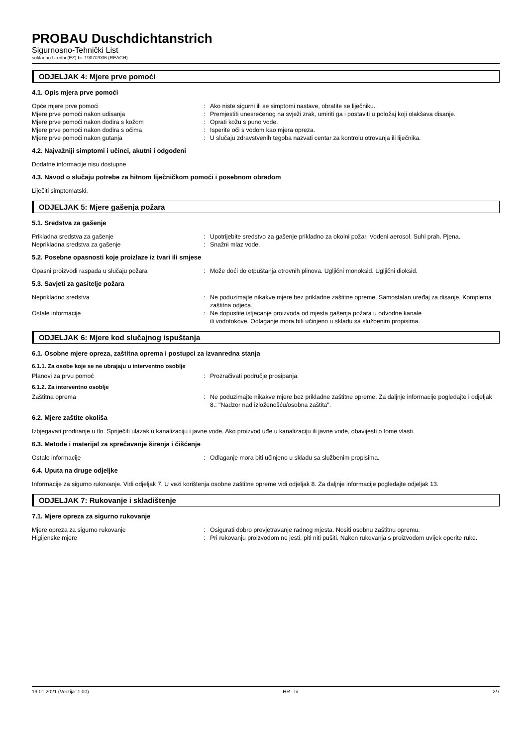PROBAU Duschdichtanstrich
Sigurnosno-Tehnički List
sukladan Uredbi (EZ) br. 1907/2006 (REACH)
ODJELJAK 4: Mjere prve pomoći
4.1. Opis mjera prve pomoći
Opće mjere prve pomoći : Ako niste sigurni ili se simptomi nastave, obratite se liječniku.
Mjere prve pomoći nakon udisanja : Premjestiti unesrećenog na svježi zrak, umiriti ga i postaviti u položaj koji olakšava disanje.
Mjere prve pomoći nakon dodira s kožom : Oprati kožu s puno vode.
Mjere prve pomoći nakon dodira s očima : Isperite oči s vodom kao mjera opreza.
Mjere prve pomoći nakon gutanja : U slučaju zdravstvenih tegoba nazvati centar za kontrolu otrovanja ili liječnika.
4.2. Najvažniji simptomi i učinci, akutni i odgođeni
Dodatne informacije nisu dostupne
4.3. Navod o slučaju potrebe za hitnom liječničkom pomoći i posebnom obradom
Liječiti simptomatski.
ODJELJAK 5: Mjere gašenja požara
5.1. Sredstva za gašenje
Prikladna sredstva za gašenje : Upotrijebite sredstvo za gašenje prikladno za okolni požar. Vodeni aerosol. Suhi prah. Pjena.
Neprikladna sredstva za gašenje : Snažni mlaz vode.
5.2. Posebne opasnosti koje proizlaze iz tvari ili smjese
Opasni proizvodi raspada u slučaju požara : Može doći do otpuštanja otrovnih plinova. Ugljični monoksid. Ugljični dioksid.
5.3. Savjeti za gasitelje požara
Neprikladno sredstva : Ne poduzimajte nikakve mjere bez prikladne zaštitne opreme. Samostalan uređaj za disanje. Kompletna zaštitna odjeća.
Ostale informacije : Ne dopustite istjecanje proizvoda od mjesta gašenja požara u odvodne kanale
ili vodotokove. Odlaganje mora biti učinjeno u skladu sa službenim propisima.
ODJELJAK 6: Mjere kod slučajnog ispuštanja
6.1. Osobne mjere opreza, zaštitna oprema i postupci za izvanredna stanja
6.1.1. Za osobe koje se ne ubrajaju u interventno osoblje
Planovi za prvu pomoć : Prozračivati područje prosipanja.
6.1.2. Za interventno osoblje
Zaštitna oprema : Ne poduzimajte nikakve mjere bez prikladne zaštitne opreme. Za daljnje informacije pogledajte i odjeljak 8.: "Nadzor nad izloženošću/osobna zaštita".
6.2. Mjere zaštite okoliša
Izbjegavati prodiranje u tlo. Spriječiti ulazak u kanalizaciju i javne vode. Ako proizvod uđe u kanalizaciju ili javne vode, obavijesti o tome vlasti.
6.3. Metode i materijal za sprečavanje širenja i čišćenje
Ostale informacije : Odlaganje mora biti učinjeno u skladu sa službenim propisima.
6.4. Uputa na druge odjeljke
Informacije za sigurno rukovanje. Vidi odjeljak 7. U vezi korištenja osobne zaštitne opreme vidi odjeljak 8. Za daljnje informacije pogledajte odjeljak 13.
ODJELJAK 7: Rukovanje i skladištenje
7.1. Mjere opreza za sigurno rukovanje
Mjere opreza za sigurno rukovanje : Osigurati dobro provjetravanje radnog mjesta. Nositi osobnu zaštitnu opremu.
Higijenske mjere : Pri rukovanju proizvodom ne jesti, piti niti pušiti. Nakon rukovanja s proizvodom uvijek operite ruke.
19.01.2021 (Verzija: 1.00) HR - hr 2/7